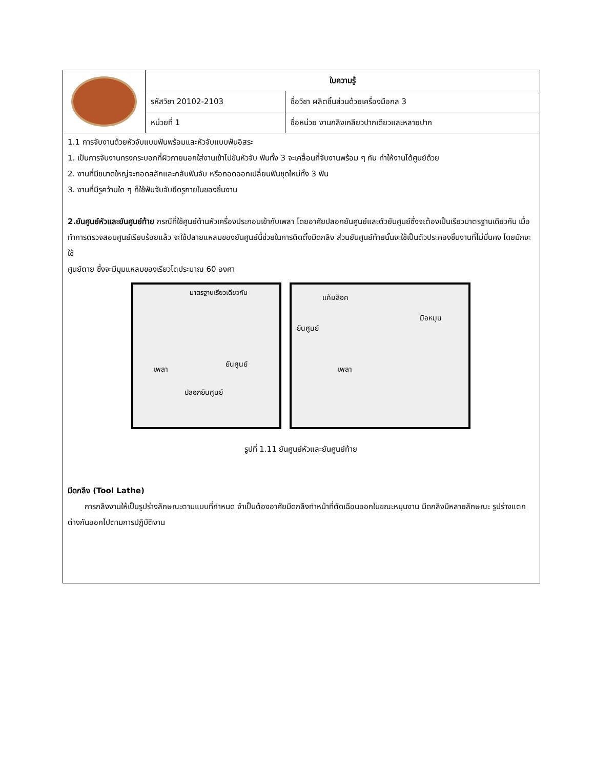| | ใบความรู้ | |
| | รหัสวิชา 20102-2103 | ชื่อวิชา ผลิตชิ้นส่วนด้วยเครื่องมือกล 3 |
| | หน่วยที่ 1 | ชื่อหน่วย งานกลึงเกลียวปากเดียวและหลายปาก |
1.1 การจับงานด้วยหัวจับแบบฟันพร้อมและหัวจับแบบฟันอิสระ
1. เป็นการจับงานทรงกระบอกที่ผิวภายนอกใส่งานเข้าไปขันหัวจับ ฟันทั้ง 3 จะเคลื่อนที่จับงานพร้อม ๆ กัน ทำให้งานได้ศูนย์ด้วย
2. งานที่มีขนาดใหญ่จะถอดสลักและกลับฟันจับ หรือถอดออกเปลี่ยนฟันชุดใหม่ทั้ง 3 ฟัน
3. งานที่มีรูคว้านใด ๆ ก็ใช้ฟันจับจับยึดรูภายในของชิ้นงาน
2.ยันศูนย์หัวและยันศูนย์ท้าย กรณีที่ใช้ศูนย์ด้านหัวเครื่องประกอบเข้ากับเพลา โดยอาศัยปลอกยันศูนย์และตัวยันศูนย์ซึ่งจะต้องเป็นเรียวมาตรฐานเดียวกัน เมื่อทำการตรวจสอบศูนย์เรียบร้อยแล้ว จะใช้ปลายแหลมของยันศูนย์นี้ช่วยในการติดตั้งมีดกลึง ส่วนยันศูนย์ท้ายนั้นจะใช้เป็นตัวประคองชิ้นงานที่ไม่มั่นคง โดยมักจะใช้
ศูนย์ตาย ซึ่งจะมีมุมแหลมของเรียวโตประมาณ 60 องศา
มาตรฐานเรียวเดียวกัน
เพลา
ยันศูนย์
ปลอกยันศูนย์
แค็มล็อค
มือหมุน
ยันศูนย์
เพลา
รูปที่ 1.11 ยันศูนย์หัวและยันศูนย์ท้าย
มีดกลึง (Tool Lathe)
การกลึงงานให้เป็นรูปร่างลักษณะตามแบบที่กำหนด จำเป็นต้องอาศัยมีดกลึงทำหน้าที่ตัดเฉือนออกในขณะหมุนงาน มีดกลึงมีหลายลักษณะ รูปร่างแตกต่างกันออกไปตามการปฏิบัติงาน